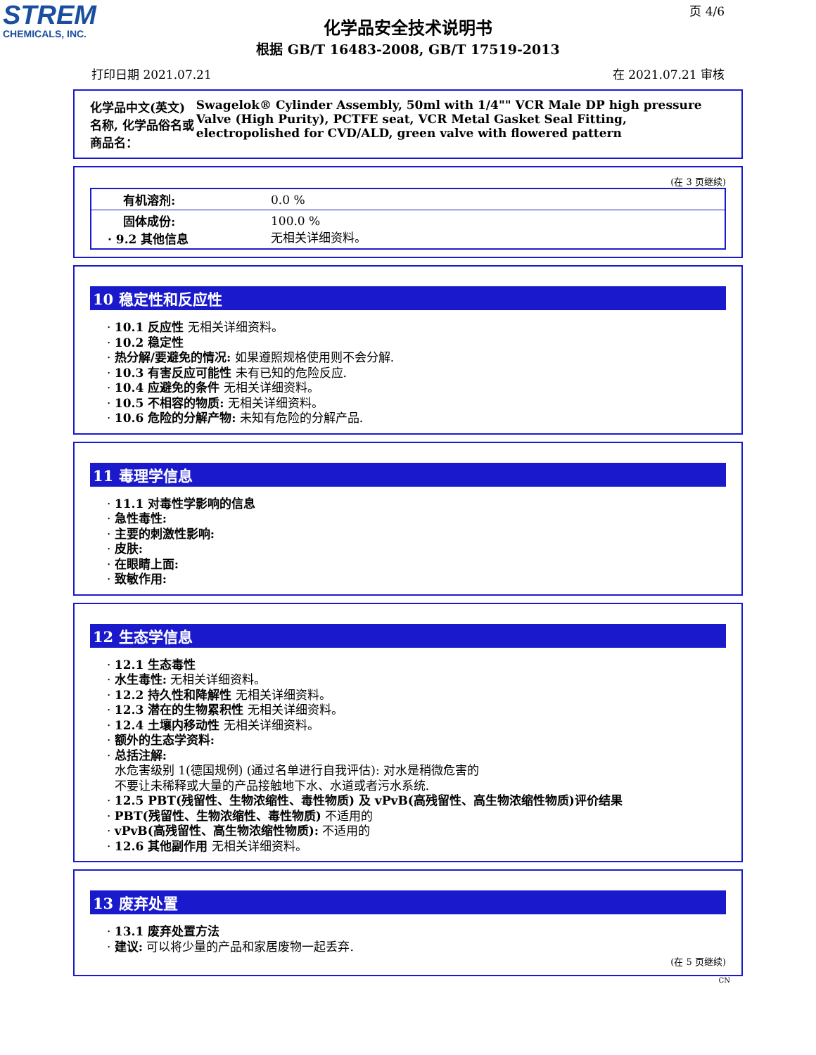STREM
CHEMICALS, INC.
页 4/6
化学品安全技术说明书
根据 GB/T 16483-2008, GB/T 17519-2013
打印日期 2021.07.21 在 2021.07.21 审核
化学品中文(英文)名称, 化学品俗名或商品名： Swagelok® Cylinder Assembly, 50ml with 1/4"" VCR Male DP high pressure Valve (High Purity), PCTFE seat, VCR Metal Gasket Seal Fitting, electropolished for CVD/ALD, green valve with flowered pattern
(在 3 页继续)
| 有机溶剂: | 0.0 % |
| 固体成份: · 9.2 其他信息 | 100.0 % 无相关详细资料。 |
10 稳定性和反应性
· 10.1 反应性 无相关详细资料。
· 10.2 稳定性
· 热分解/要避免的情况: 如果遵照规格使用则不会分解.
· 10.3 有害反应可能性 未有已知的危险反应.
· 10.4 应避免的条件 无相关详细资料。
· 10.5 不相容的物质: 无相关详细资料。
· 10.6 危险的分解产物: 未知有危险的分解产品.
11 毒理学信息
· 11.1 对毒性学影响的信息
· 急性毒性:
· 主要的刺激性影响:
· 皮肤:
· 在眼睛上面:
· 致敏作用:
12 生态学信息
· 12.1 生态毒性
· 水生毒性: 无相关详细资料。
· 12.2 持久性和降解性 无相关详细资料。
· 12.3 潜在的生物累积性 无相关详细资料。
· 12.4 土壤内移动性 无相关详细资料。
· 额外的生态学资料:
· 总括注解:
水危害级别 1(德国规例) (通过名单进行自我评估): 对水是稍微危害的
不要让未稀释或大量的产品接触地下水、水道或者污水系统.
· 12.5 PBT(残留性、生物浓缩性、毒性物质) 及 vPvB(高残留性、高生物浓缩性物质)评价结果
· PBT(残留性、生物浓缩性、毒性物质) 不适用的
· vPvB(高残留性、高生物浓缩性物质): 不适用的
· 12.6 其他副作用 无相关详细资料。
13 废弃处置
· 13.1 废弃处置方法
· 建议: 可以将少量的产品和家居废物一起丢弃.
(在 5 页继续)
CN